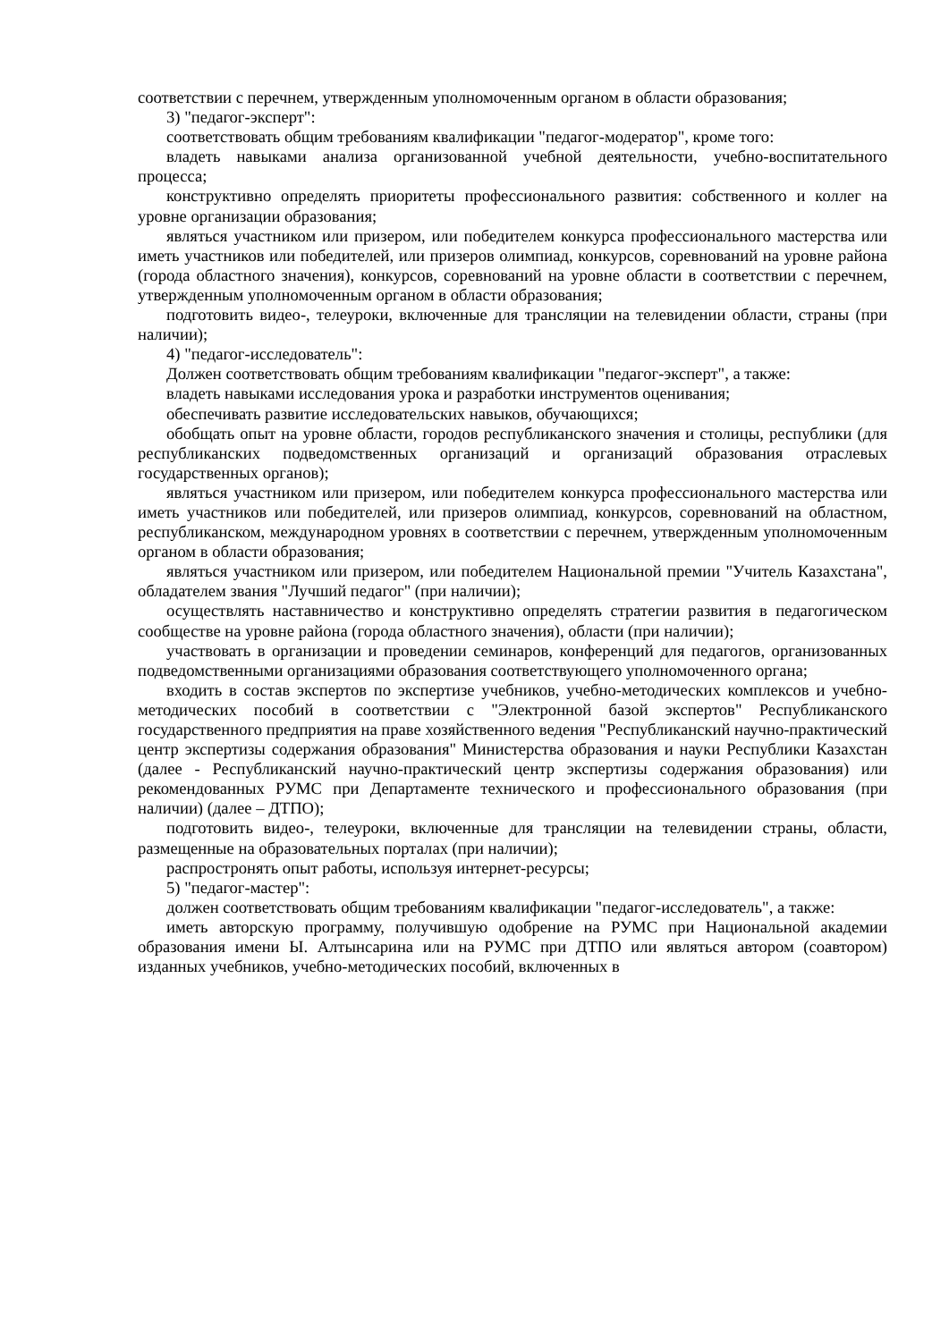соответствии с перечнем, утвержденным уполномоченным органом в области образования;
3) "педагог-эксперт":
соответствовать общим требованиям квалификации "педагог-модератор", кроме того:
владеть навыками анализа организованной учебной деятельности, учебно-воспитательного процесса;
конструктивно определять приоритеты профессионального развития: собственного и коллег на уровне организации образования;
являться участником или призером, или победителем конкурса профессионального мастерства или иметь участников или победителей, или призеров олимпиад, конкурсов, соревнований на уровне района (города областного значения), конкурсов, соревнований на уровне области в соответствии с перечнем, утвержденным уполномоченным органом в области образования;
подготовить видео-, телеуроки, включенные для трансляции на телевидении области, страны (при наличии);
4) "педагог-исследователь":
Должен соответствовать общим требованиям квалификации "педагог-эксперт", а также:
владеть навыками исследования урока и разработки инструментов оценивания;
обеспечивать развитие исследовательских навыков, обучающихся;
обобщать опыт на уровне области, городов республиканского значения и столицы, республики (для республиканских подведомственных организаций и организаций образования отраслевых государственных органов);
являться участником или призером, или победителем конкурса профессионального мастерства или иметь участников или победителей, или призеров олимпиад, конкурсов, соревнований на областном, республиканском, международном уровнях в соответствии с перечнем, утвержденным уполномоченным органом в области образования;
являться участником или призером, или победителем Национальной премии "Учитель Казахстана", обладателем звания "Лучший педагог" (при наличии);
осуществлять наставничество и конструктивно определять стратегии развития в педагогическом сообществе на уровне района (города областного значения), области (при наличии);
участвовать в организации и проведении семинаров, конференций для педагогов, организованных подведомственными организациями образования соответствующего уполномоченного органа;
входить в состав экспертов по экспертизе учебников, учебно-методических комплексов и учебно-методических пособий в соответствии с "Электронной базой экспертов" Республиканского государственного предприятия на праве хозяйственного ведения "Республиканский научно-практический центр экспертизы содержания образования" Министерства образования и науки Республики Казахстан (далее - Республиканский научно-практический центр экспертизы содержания образования) или рекомендованных РУМС при Департаменте технического и профессионального образования (при наличии) (далее – ДТПО);
подготовить видео-, телеуроки, включенные для трансляции на телевидении страны, области, размещенные на образовательных порталах (при наличии);
распростронять опыт работы, используя интернет-ресурсы;
5) "педагог-мастер":
должен соответствовать общим требованиям квалификации "педагог-исследователь", а также:
иметь авторскую программу, получившую одобрение на РУМС при Национальной академии образования имени Ы. Алтынсарина или на РУМС при ДТПО или являться автором (соавтором) изданных учебников, учебно-методических пособий, включенных в